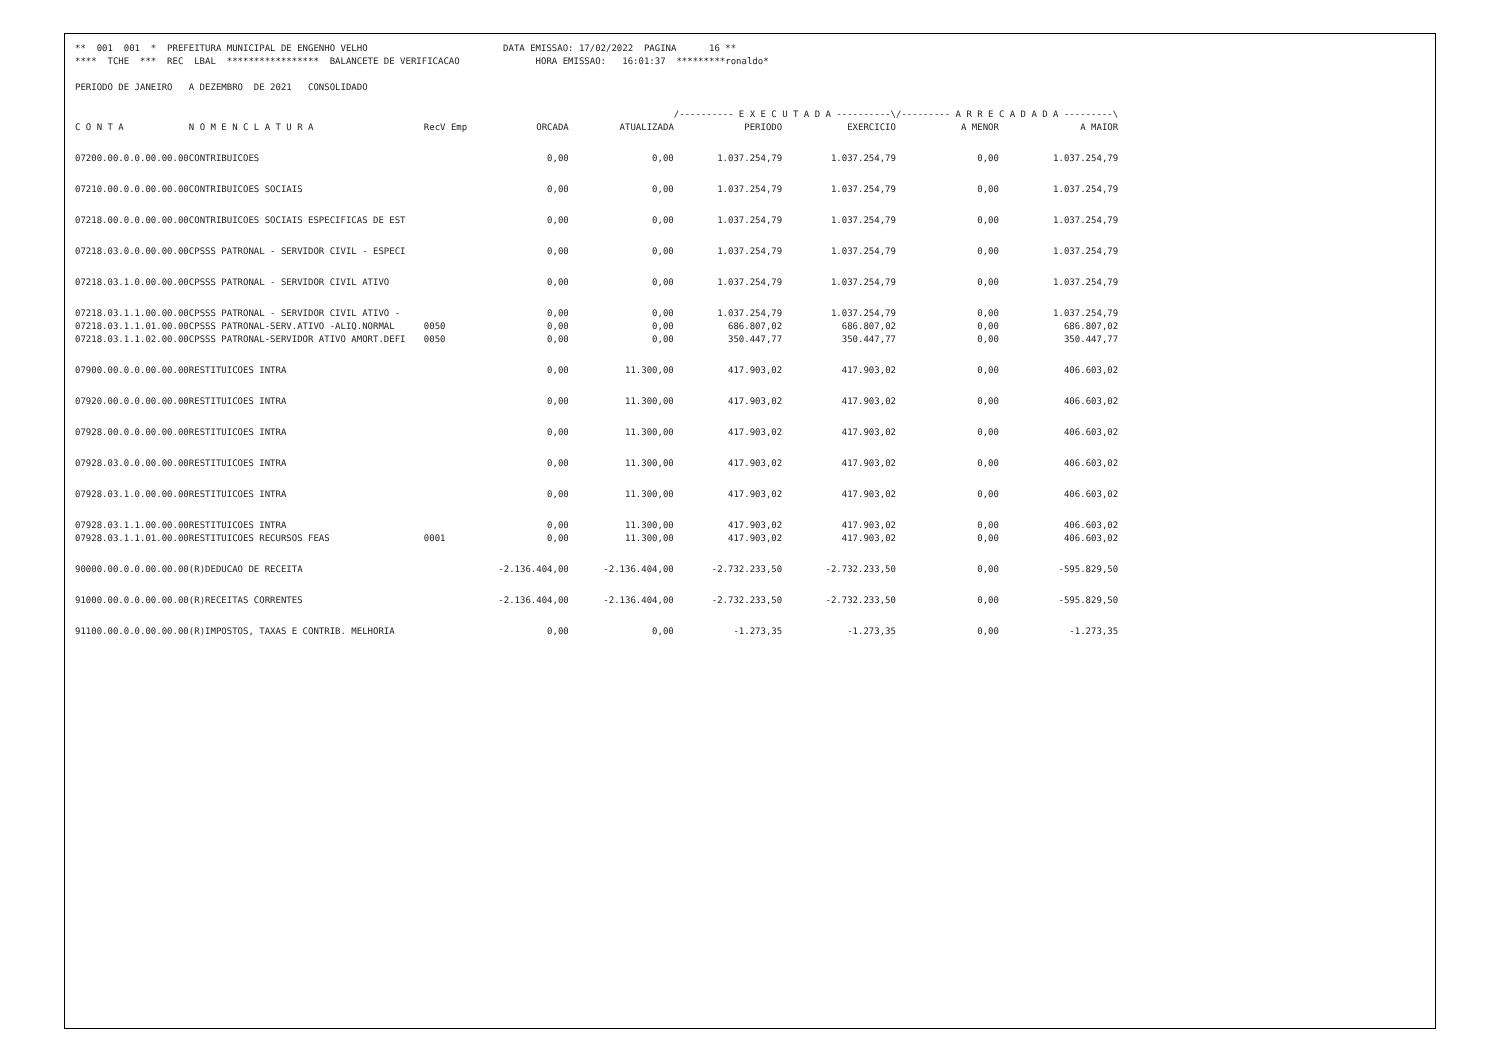** 001 001 * PREFEITURA MUNICIPAL DE ENGENHO VELHO DATA EMISSAO: 17/02/2022 PAGINA 16 ** **** TCHE *** REC LBAL ***************** BALANCETE DE VERIFICACAO HORA EMISSAO: 16:01:37 *********ronaldo* PERIODO DE JANEIRO A DEZEMBRO DE 2021 CONSOLIDADO
| | | | | | /---------- E X E C U T A D A ----------\ | | /--------- A R R E C A D A D A ---------\ | |
| --- | --- | --- | --- | --- | --- | --- | --- | --- |
| C O N T A | N O M E N C L A T U R A | RecV Emp | ORCADA | ATUALIZADA | PERIODO | EXERCICIO | A MENOR | A MAIOR |
| 07200.00.0.0.00.00.00 | CONTRIBUICOES | | 0,00 | 0,00 | 1.037.254,79 | 1.037.254,79 | 0,00 | 1.037.254,79 |
| 07210.00.0.0.00.00.00 | CONTRIBUICOES SOCIAIS | | 0,00 | 0,00 | 1.037.254,79 | 1.037.254,79 | 0,00 | 1.037.254,79 |
| 07218.00.0.0.00.00.00 | CONTRIBUICOES SOCIAIS ESPECIFICAS DE EST | | 0,00 | 0,00 | 1.037.254,79 | 1.037.254,79 | 0,00 | 1.037.254,79 |
| 07218.03.0.0.00.00.00 | CPSSS PATRONAL - SERVIDOR CIVIL - ESPECI | | 0,00 | 0,00 | 1.037.254,79 | 1.037.254,79 | 0,00 | 1.037.254,79 |
| 07218.03.1.0.00.00.00 | CPSSS PATRONAL - SERVIDOR CIVIL ATIVO | | 0,00 | 0,00 | 1.037.254,79 | 1.037.254,79 | 0,00 | 1.037.254,79 |
| 07218.03.1.1.00.00.00 | CPSSS PATRONAL - SERVIDOR CIVIL ATIVO - | | 0,00 | 0,00 | 1.037.254,79 | 1.037.254,79 | 0,00 | 1.037.254,79 |
| 07218.03.1.1.01.00.00 | CPSSS PATRONAL-SERV.ATIVO -ALIQ.NORMAL | 0050 | 0,00 | 0,00 | 686.807,02 | 686.807,02 | 0,00 | 686.807,02 |
| 07218.03.1.1.02.00.00 | CPSSS PATRONAL-SERVIDOR ATIVO AMORT.DEFI | 0050 | 0,00 | 0,00 | 350.447,77 | 350.447,77 | 0,00 | 350.447,77 |
| 07900.00.0.0.00.00.00 | RESTITUICOES INTRA | | 0,00 | 11.300,00 | 417.903,02 | 417.903,02 | 0,00 | 406.603,02 |
| 07920.00.0.0.00.00.00 | RESTITUICOES INTRA | | 0,00 | 11.300,00 | 417.903,02 | 417.903,02 | 0,00 | 406.603,02 |
| 07928.00.0.0.00.00.00 | RESTITUICOES INTRA | | 0,00 | 11.300,00 | 417.903,02 | 417.903,02 | 0,00 | 406.603,02 |
| 07928.03.0.0.00.00.00 | RESTITUICOES INTRA | | 0,00 | 11.300,00 | 417.903,02 | 417.903,02 | 0,00 | 406.603,02 |
| 07928.03.1.0.00.00.00 | RESTITUICOES INTRA | | 0,00 | 11.300,00 | 417.903,02 | 417.903,02 | 0,00 | 406.603,02 |
| 07928.03.1.1.00.00.00 | RESTITUICOES INTRA | | 0,00 | 11.300,00 | 417.903,02 | 417.903,02 | 0,00 | 406.603,02 |
| 07928.03.1.1.01.00.00 | RESTITUICOES RECURSOS FEAS | 0001 | 0,00 | 11.300,00 | 417.903,02 | 417.903,02 | 0,00 | 406.603,02 |
| 90000.00.0.0.00.00.00 | (R)DEDUCAO DE RECEITA | | -2.136.404,00 | -2.136.404,00 | -2.732.233,50 | -2.732.233,50 | 0,00 | -595.829,50 |
| 91000.00.0.0.00.00.00 | (R)RECEITAS CORRENTES | | -2.136.404,00 | -2.136.404,00 | -2.732.233,50 | -2.732.233,50 | 0,00 | -595.829,50 |
| 91100.00.0.0.00.00.00 | (R)IMPOSTOS, TAXAS E CONTRIB. MELHORIA | | 0,00 | 0,00 | -1.273,35 | -1.273,35 | 0,00 | -1.273,35 |